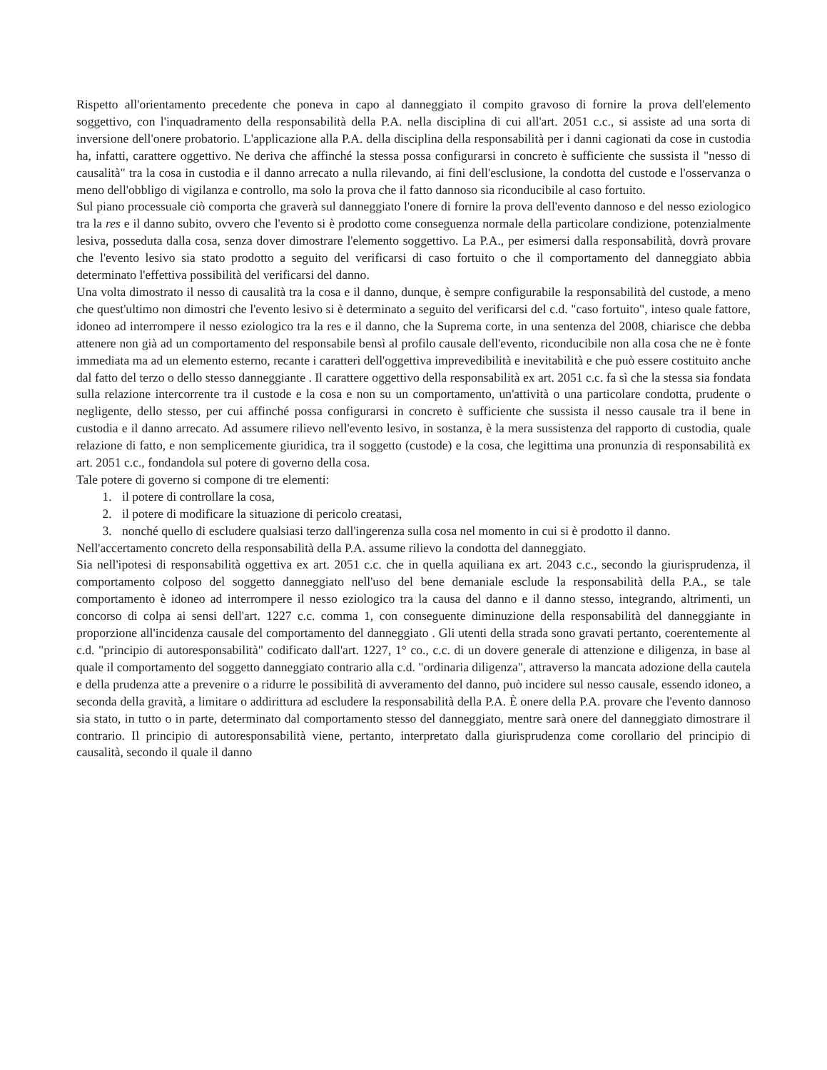Rispetto all'orientamento precedente che poneva in capo al danneggiato il compito gravoso di fornire la prova dell'elemento soggettivo, con l'inquadramento della responsabilità della P.A. nella disciplina di cui all'art. 2051 c.c., si assiste ad una sorta di inversione dell'onere probatorio. L'applicazione alla P.A. della disciplina della responsabilità per i danni cagionati da cose in custodia ha, infatti, carattere oggettivo. Ne deriva che affinché la stessa possa configurarsi in concreto è sufficiente che sussista il "nesso di causalità" tra la cosa in custodia e il danno arrecato a nulla rilevando, ai fini dell'esclusione, la condotta del custode e l'osservanza o meno dell'obbligo di vigilanza e controllo, ma solo la prova che il fatto dannoso sia riconducibile al caso fortuito.
Sul piano processuale ciò comporta che graverà sul danneggiato l'onere di fornire la prova dell'evento dannoso e del nesso eziologico tra la res e il danno subito, ovvero che l'evento si è prodotto come conseguenza normale della particolare condizione, potenzialmente lesiva, posseduta dalla cosa, senza dover dimostrare l'elemento soggettivo. La P.A., per esimersi dalla responsabilità, dovrà provare che l'evento lesivo sia stato prodotto a seguito del verificarsi di caso fortuito o che il comportamento del danneggiato abbia determinato l'effettiva possibilità del verificarsi del danno.
Una volta dimostrato il nesso di causalità tra la cosa e il danno, dunque, è sempre configurabile la responsabilità del custode, a meno che quest'ultimo non dimostri che l'evento lesivo si è determinato a seguito del verificarsi del c.d. "caso fortuito", inteso quale fattore, idoneo ad interrompere il nesso eziologico tra la res e il danno, che la Suprema corte, in una sentenza del 2008, chiarisce che debba attenere non già ad un comportamento del responsabile bensì al profilo causale dell'evento, riconducibile non alla cosa che ne è fonte immediata ma ad un elemento esterno, recante i caratteri dell'oggettiva imprevedibilità e inevitabilità e che può essere costituito anche dal fatto del terzo o dello stesso danneggiante . Il carattere oggettivo della responsabilità ex art. 2051 c.c. fa sì che la stessa sia fondata sulla relazione intercorrente tra il custode e la cosa e non su un comportamento, un'attività o una particolare condotta, prudente o negligente, dello stesso, per cui affinché possa configurarsi in concreto è sufficiente che sussista il nesso causale tra il bene in custodia e il danno arrecato. Ad assumere rilievo nell'evento lesivo, in sostanza, è la mera sussistenza del rapporto di custodia, quale relazione di fatto, e non semplicemente giuridica, tra il soggetto (custode) e la cosa, che legittima una pronunzia di responsabilità ex art. 2051 c.c., fondandola sul potere di governo della cosa.
Tale potere di governo si compone di tre elementi:
1. il potere di controllare la cosa,
2. il potere di modificare la situazione di pericolo creatasi,
3. nonché quello di escludere qualsiasi terzo dall'ingerenza sulla cosa nel momento in cui si è prodotto il danno.
Nell'accertamento concreto della responsabilità della P.A. assume rilievo la condotta del danneggiato.
Sia nell'ipotesi di responsabilità oggettiva ex art. 2051 c.c. che in quella aquiliana ex art. 2043 c.c., secondo la giurisprudenza, il comportamento colposo del soggetto danneggiato nell'uso del bene demaniale esclude la responsabilità della P.A., se tale comportamento è idoneo ad interrompere il nesso eziologico tra la causa del danno e il danno stesso, integrando, altrimenti, un concorso di colpa ai sensi dell'art. 1227 c.c. comma 1, con conseguente diminuzione della responsabilità del danneggiante in proporzione all'incidenza causale del comportamento del danneggiato . Gli utenti della strada sono gravati pertanto, coerentemente al c.d. "principio di autoresponsabilità" codificato dall'art. 1227, 1° co., c.c. di un dovere generale di attenzione e diligenza, in base al quale il comportamento del soggetto danneggiato contrario alla c.d. "ordinaria diligenza", attraverso la mancata adozione della cautela e della prudenza atte a prevenire o a ridurre le possibilità di avveramento del danno, può incidere sul nesso causale, essendo idoneo, a seconda della gravità, a limitare o addirittura ad escludere la responsabilità della P.A. È onere della P.A. provare che l'evento dannoso sia stato, in tutto o in parte, determinato dal comportamento stesso del danneggiato, mentre sarà onere del danneggiato dimostrare il contrario. Il principio di autoresponsabilità viene, pertanto, interpretato dalla giurisprudenza come corollario del principio di causalità, secondo il quale il danno